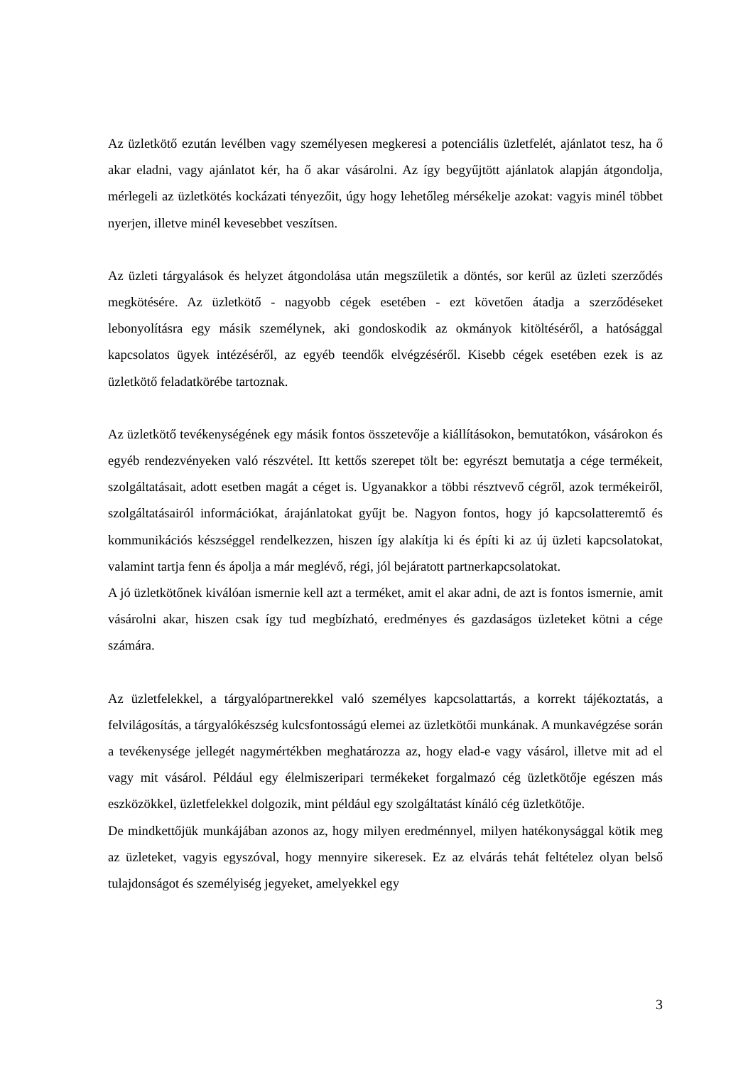Az üzletkötő ezután levélben vagy személyesen megkeresi a potenciális üzletfelét, ajánlatot tesz, ha ő akar eladni, vagy ajánlatot kér, ha ő akar vásárolni. Az így begyűjtött ajánlatok alapján átgondolja, mérlegeli az üzletkötés kockázati tényezőit, úgy hogy lehetőleg mérsékelje azokat: vagyis minél többet nyerjen, illetve minél kevesebbet veszítsen.
Az üzleti tárgyalások és helyzet átgondolása után megszületik a döntés, sor kerül az üzleti szerződés megkötésére. Az üzletkötő - nagyobb cégek esetében - ezt követően átadja a szerződéseket lebonyolításra egy másik személynek, aki gondoskodik az okmányok kitöltéséről, a hatósággal kapcsolatos ügyek intézéséről, az egyéb teendők elvégzéséről. Kisebb cégek esetében ezek is az üzletkötő feladatkörébe tartoznak.
Az üzletkötő tevékenységének egy másik fontos összetevője a kiállításokon, bemutatókon, vásárokon és egyéb rendezvényeken való részvétel. Itt kettős szerepet tölt be: egyrészt bemutatja a cége termékeit, szolgáltatásait, adott esetben magát a céget is. Ugyanakkor a többi résztvevő cégről, azok termékeiről, szolgáltatásairól információkat, árajánlatokat gyűjt be. Nagyon fontos, hogy jó kapcsolatteremtő és kommunikációs készséggel rendelkezzen, hiszen így alakítja ki és építi ki az új üzleti kapcsolatokat, valamint tartja fenn és ápolja a már meglévő, régi, jól bejáratott partnerkapcsolatokat.
A jó üzletkötőnek kiválóan ismernie kell azt a terméket, amit el akar adni, de azt is fontos ismernie, amit vásárolni akar, hiszen csak így tud megbízható, eredményes és gazdaságos üzleteket kötni a cége számára.
Az üzletfelekkel, a tárgyalópartnerekkel való személyes kapcsolattartás, a korrekt tájékoztatás, a felvilágosítás, a tárgyalókészség kulcsfontosságú elemei az üzletkötői munkának. A munkavégzése során a tevékenysége jellegét nagymértékben meghatározza az, hogy elad-e vagy vásárol, illetve mit ad el vagy mit vásárol. Például egy élelmiszeripari termékeket forgalmazó cég üzletkötője egészen más eszközökkel, üzletfelekkel dolgozik, mint például egy szolgáltatást kínáló cég üzletkötője.
De mindkettőjük munkájában azonos az, hogy milyen eredménnyel, milyen hatékonysággal kötik meg az üzleteket, vagyis egyszóval, hogy mennyire sikeresek. Ez az elvárás tehát feltételez olyan belső tulajdonságot és személyiség jegyeket, amelyekkel egy
3